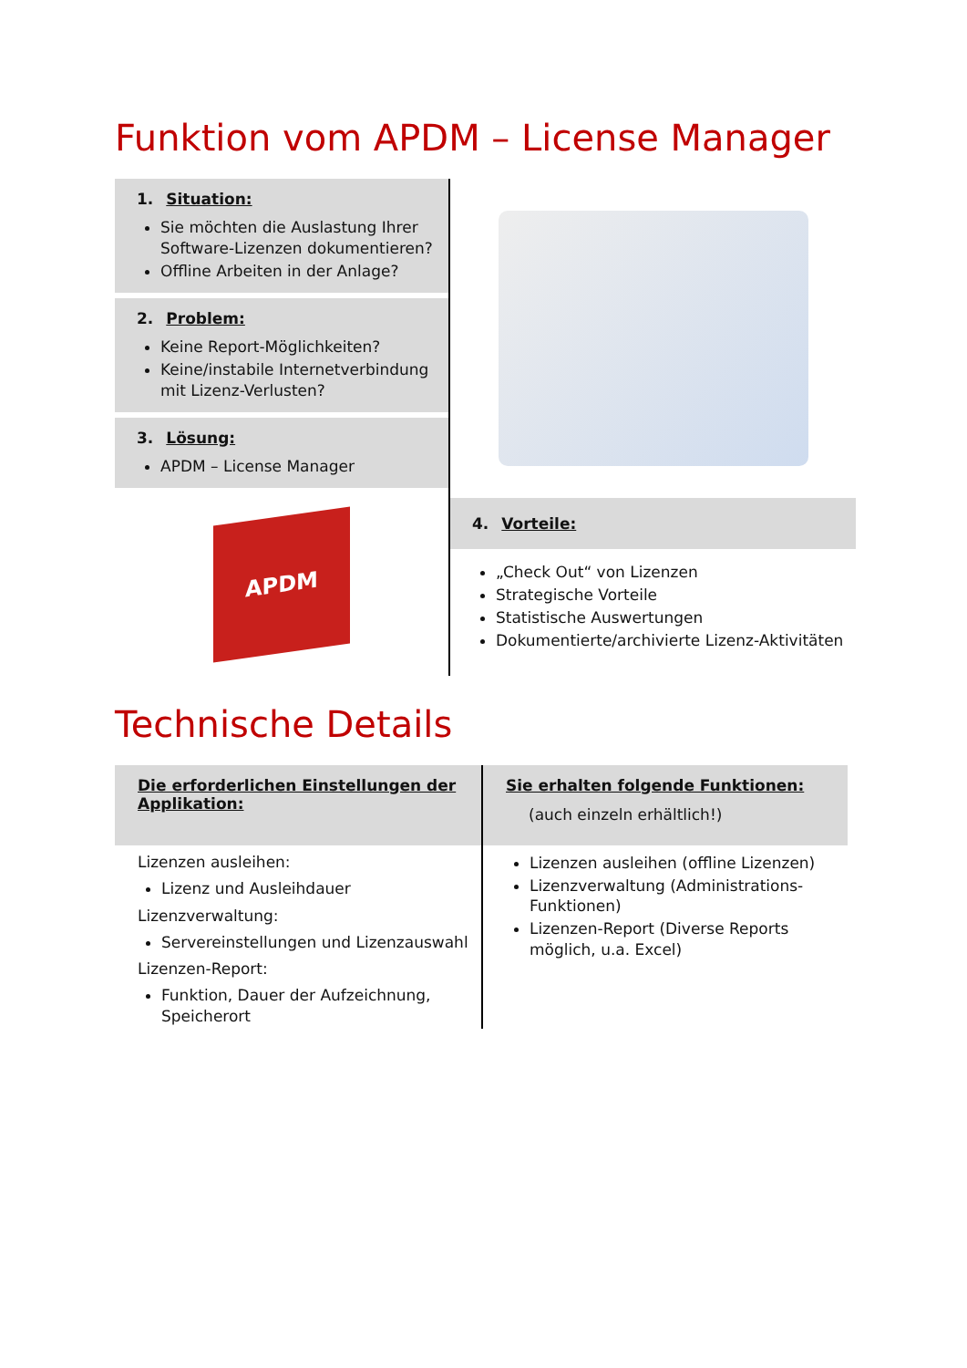Funktion vom APDM – License Manager
1. Situation:
Sie möchten die Auslastung Ihrer Software-Lizenzen dokumentieren?
Offline Arbeiten in der Anlage?
2. Problem:
Keine Report-Möglichkeiten?
Keine/instabile Internetverbindung mit Lizenz-Verlusten?
3. Lösung:
APDM – License Manager
APDM
4. Vorteile:
„Check Out“ von Lizenzen
Strategische Vorteile
Statistische Auswertungen
Dokumentierte/archivierte Lizenz-Aktivitäten
Technische Details
Die erforderlichen Einstellungen der Applikation:
Lizenzen ausleihen:
Lizenz und Ausleihdauer
Lizenzverwaltung:
Servereinstellungen und Lizenzauswahl
Lizenzen-Report:
Funktion, Dauer der Aufzeichnung, Speicherort
Sie erhalten folgende Funktionen:
(auch einzeln erhältlich!)
Lizenzen ausleihen (offline Lizenzen)
Lizenzverwaltung (Administrations-Funktionen)
Lizenzen-Report (Diverse Reports möglich, u.a. Excel)